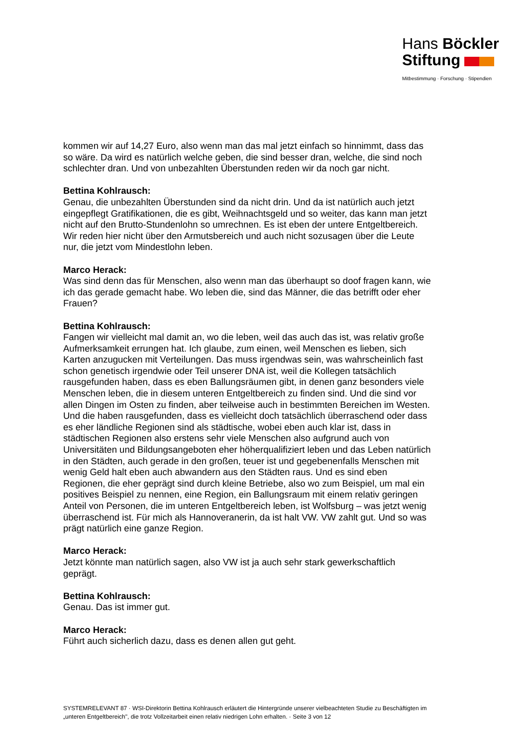Hans Böckler
Stiftung
Mitbestimmung · Forschung · Stipendien
kommen wir auf 14,27 Euro, also wenn man das mal jetzt einfach so hinnimmt, dass das so wäre. Da wird es natürlich welche geben, die sind besser dran, welche, die sind noch schlechter dran. Und von unbezahlten Überstunden reden wir da noch gar nicht.
Bettina Kohlrausch:
Genau, die unbezahlten Überstunden sind da nicht drin. Und da ist natürlich auch jetzt eingepflegt Gratifikationen, die es gibt, Weihnachtsgeld und so weiter, das kann man jetzt nicht auf den Brutto-Stundenlohn so umrechnen. Es ist eben der untere Entgeltbereich. Wir reden hier nicht über den Armutsbereich und auch nicht sozusagen über die Leute nur, die jetzt vom Mindestlohn leben.
Marco Herack:
Was sind denn das für Menschen, also wenn man das überhaupt so doof fragen kann, wie ich das gerade gemacht habe. Wo leben die, sind das Männer, die das betrifft oder eher Frauen?
Bettina Kohlrausch:
Fangen wir vielleicht mal damit an, wo die leben, weil das auch das ist, was relativ große Aufmerksamkeit errungen hat. Ich glaube, zum einen, weil Menschen es lieben, sich Karten anzugucken mit Verteilungen. Das muss irgendwas sein, was wahrscheinlich fast schon genetisch irgendwie oder Teil unserer DNA ist, weil die Kollegen tatsächlich rausgefunden haben, dass es eben Ballungsräumen gibt, in denen ganz besonders viele Menschen leben, die in diesem unteren Entgeltbereich zu finden sind. Und die sind vor allen Dingen im Osten zu finden, aber teilweise auch in bestimmten Bereichen im Westen. Und die haben rausgefunden, dass es vielleicht doch tatsächlich überraschend oder dass es eher ländliche Regionen sind als städtische, wobei eben auch klar ist, dass in städtischen Regionen also erstens sehr viele Menschen also aufgrund auch von Universitäten und Bildungsangeboten eher höherqualifiziert leben und das Leben natürlich in den Städten, auch gerade in den großen, teuer ist und gegebenenfalls Menschen mit wenig Geld halt eben auch abwandern aus den Städten raus. Und es sind eben Regionen, die eher geprägt sind durch kleine Betriebe, also wo zum Beispiel, um mal ein positives Beispiel zu nennen, eine Region, ein Ballungsraum mit einem relativ geringen Anteil von Personen, die im unteren Entgeltbereich leben, ist Wolfsburg – was jetzt wenig überraschend ist. Für mich als Hannoveranerin, da ist halt VW. VW zahlt gut. Und so was prägt natürlich eine ganze Region.
Marco Herack:
Jetzt könnte man natürlich sagen, also VW ist ja auch sehr stark gewerkschaftlich geprägt.
Bettina Kohlrausch:
Genau. Das ist immer gut.
Marco Herack:
Führt auch sicherlich dazu, dass es denen allen gut geht.
SYSTEMRELEVANT 87 · WSI-Direktorin Bettina Kohlrausch erläutert die Hintergründe unserer vielbeachteten Studie zu Beschäftigten im „unteren Entgeltbereich", die trotz Vollzeitarbeit einen relativ niedrigen Lohn erhalten. · Seite 3 von 12